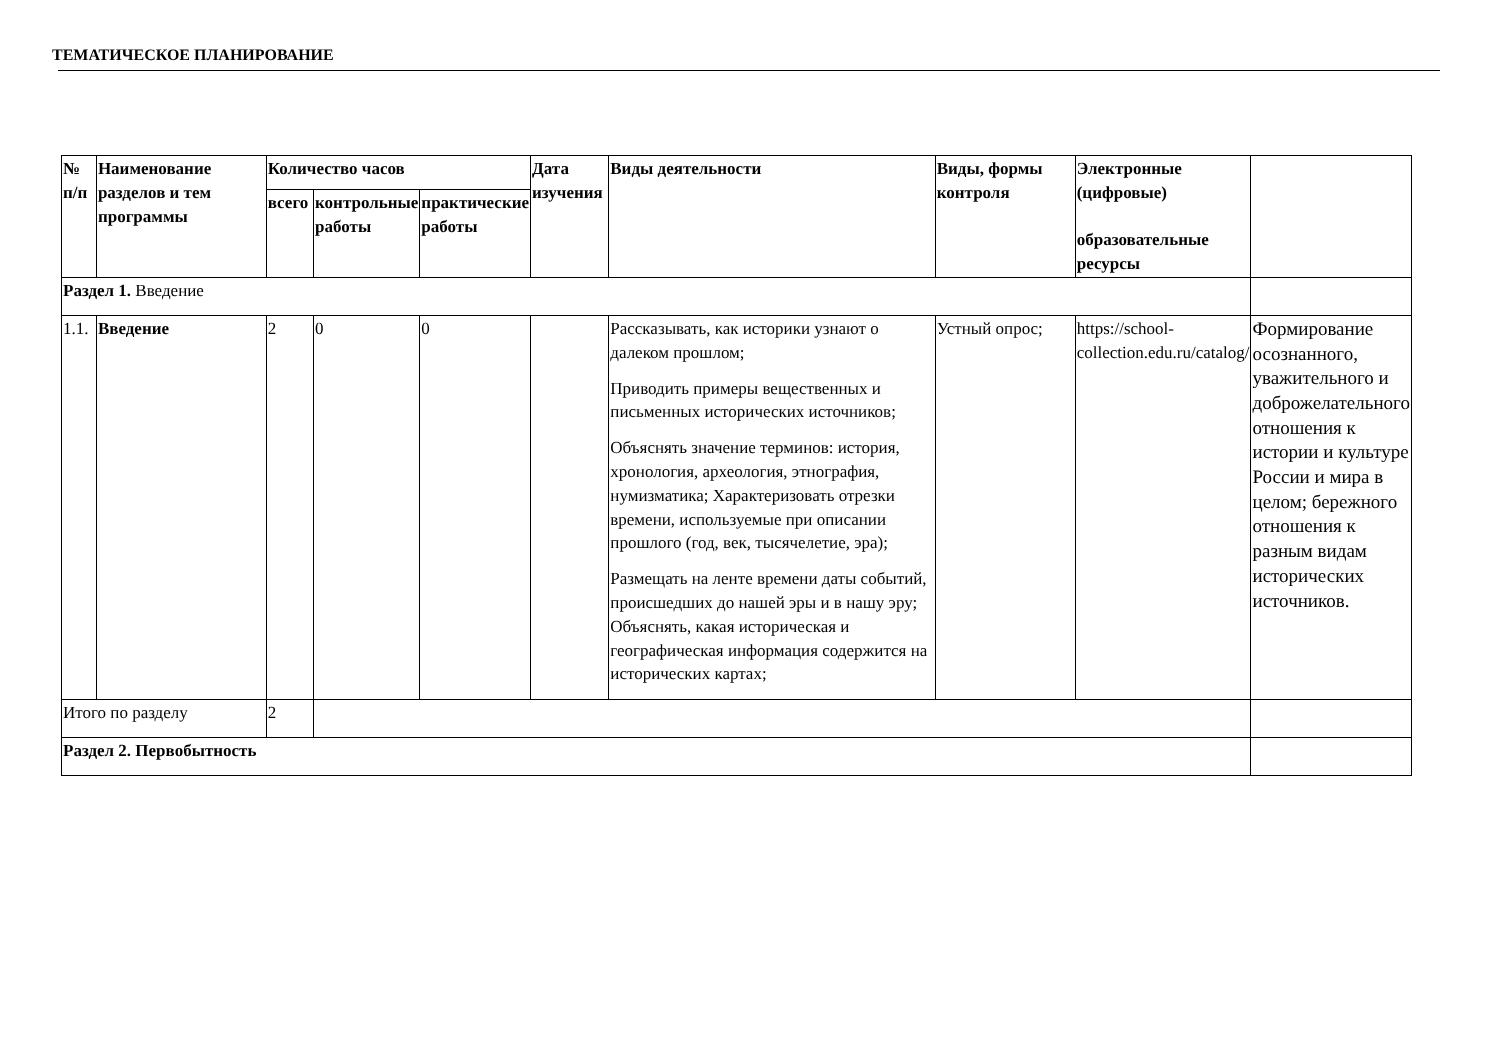ТЕМАТИЧЕСКОЕ ПЛАНИРОВАНИЕ
| № п/п | Наименование разделов и тем программы | Количество часов | | | Дата изучения | Виды деятельности | Виды, формы контроля | Электронные (цифровые) образовательные ресурсы | |
| | | всего | контрольные работы | практические работы | | | | | |
| Раздел 1. Введение | | | | | | | | | |
| 1.1. | Введение | 2 | 0 | 0 | | Рассказывать, как историки узнают о далеком прошлом; Приводить примеры вещественных и письменных исторических источников; Объяснять значение терминов: история, хронология, археология, этнография, нумизматика; Характеризовать отрезки времени, используемые при описании прошлого (год, век, тысячелетие, эра); Размещать на ленте времени даты событий, происшедших до нашей эры и в нашу эру; Объяснять, какая историческая и географическая информация содержится на исторических картах; | Устный опрос; | https://school-collection.edu.ru/catalog/ | Формирование осознанного, уважительного и доброжелательного отношения к истории и культуре России и мира в целом; бережного отношения к разным видам исторических источников. |
| Итого по разделу | | 2 | | | | | | | |
| Раздел 2. Первобытность | | | | | | | | | |